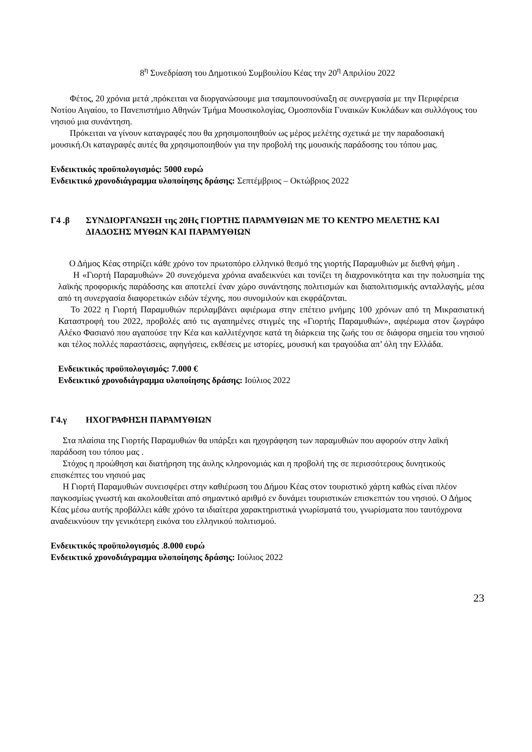8<sup>η</sup> Συνεδρίαση του Δημοτικού Συμβουλίου Κέας την 20<sup>η</sup> Απριλίου 2022
Φέτος, 20 χρόνια μετά ,πρόκειται να διοργανώσουμε μια τσαμπουνοσύναξη σε συνεργασία με την Περιφέρεια Νοτίου Αιγαίου, το Πανεπιστήμιο Αθηνών Τμήμα Μουσικολογίας, Ομοσπονδία Γυναικών Κυκλάδων και συλλόγους του νησιού μια συνάντηση.
Πρόκειται να γίνουν καταγραφές που θα χρησιμοποιηθούν ως μέρος μελέτης σχετικά με την παραδοσιακή μουσική.Οι καταγραφές αυτές θα χρησιμοποιηθούν για την προβολή της μουσικής παράδοσης του τόπου μας.
Ενδεικτικός προϋπολογισμός: 5000 ευρώ
Ενδεικτικό χρονοδιάγραμμα υλοποίησης δράσης: Σεπτέμβριος – Οκτώβριος 2022
Γ4 .β ΣΥΝΔΙΟΡΓΑΝΩΣΗ της 20Ης ΓΙΟΡΤΗΣ ΠΑΡΑΜΥΘΙΩΝ ΜΕ ΤΟ ΚΕΝΤΡΟ ΜΕΛΕΤΗΣ ΚΑΙ ΔΙΑΔΟΣΗΣ ΜΥΘΩΝ ΚΑΙ ΠΑΡΑΜΥΘΙΩΝ
Ο Δήμος Κέας στηρίζει κάθε χρόνο τον πρωτοπόρο ελληνικό θεσμό της γιορτής Παραμυθιών με διεθνή φήμη .
Η «Γιορτή Παραμυθιών» 20 συνεχόμενα χρόνια αναδεικνύει και τονίζει τη διαχρονικότητα και την πολυσημία της λαϊκής προφορικής παράδοσης και αποτελεί έναν χώρο συνάντησης πολιτισμών και διαπολιτισμικής ανταλλαγής, μέσα από τη συνεργασία διαφορετικών ειδών τέχνης, που συνομιλούν και εκφράζονται.
Το 2022 η Γιορτή Παραμυθιών περιλαμβάνει αφιέρωμα στην επέτειο μνήμης 100 χρόνων από τη Μικρασιατική Καταστροφή του 2022, προβολές από τις αγαπημένες στιγμές της «Γιορτής Παραμυθιών», αφιέρωμα στον ζωγράφο Αλέκο Φασιανό που αγαπούσε την Κέα και καλλιτέχνησε κατά τη διάρκεια της ζωής του σε διάφορα σημεία του νησιού και τέλος πολλές παραστάσεις, αφηγήσεις, εκθέσεις με ιστορίες, μουσική και τραγούδια απ’ όλη την Ελλάδα.
Ενδεικτικός προϋπολογισμός: 7.000 €
Ενδεικτικό χρονοδιάγραμμα υλοποίησης δράσης: Ιούλιος 2022
Γ4.γ ΗΧΟΓΡΑΦΗΣΗ ΠΑΡΑΜΥΘΙΩΝ
Στα πλαίσια της Γιορτής Παραμυθιών θα υπάρξει και ηχογράφηση των παραμυθιών που αφορούν στην λαϊκή παράδοση του τόπου μας .
Στόχος η προώθηση και διατήρηση της άυλης κληρονομιάς και η προβολή της σε περισσότερους δυνητικούς επισκέπτες του νησιού μας
Η Γιορτή Παραμυθιών συνεισφέρει στην καθιέρωση του Δήμου Κέας στον τουριστικό χάρτη καθώς είναι πλέον παγκοσμίως γνωστή και ακολουθείται από σημαντικό αριθμό εν δυνάμει τουριστικών επισκεπτών του νησιού. Ο Δήμος Κέας μέσω αυτής προβάλλει κάθε χρόνο τα ιδιαίτερα χαρακτηριστικά γνωρίσματά του, γνωρίσματα που ταυτόχρονα αναδεικνύουν την γενικότερη εικόνα του ελληνικού πολιτισμού.
Ενδεικτικός προϋπολογισμός .8.000 ευρώ
Ενδεικτικό χρονοδιάγραμμα υλοποίησης δράσης: Ιούλιος 2022
23